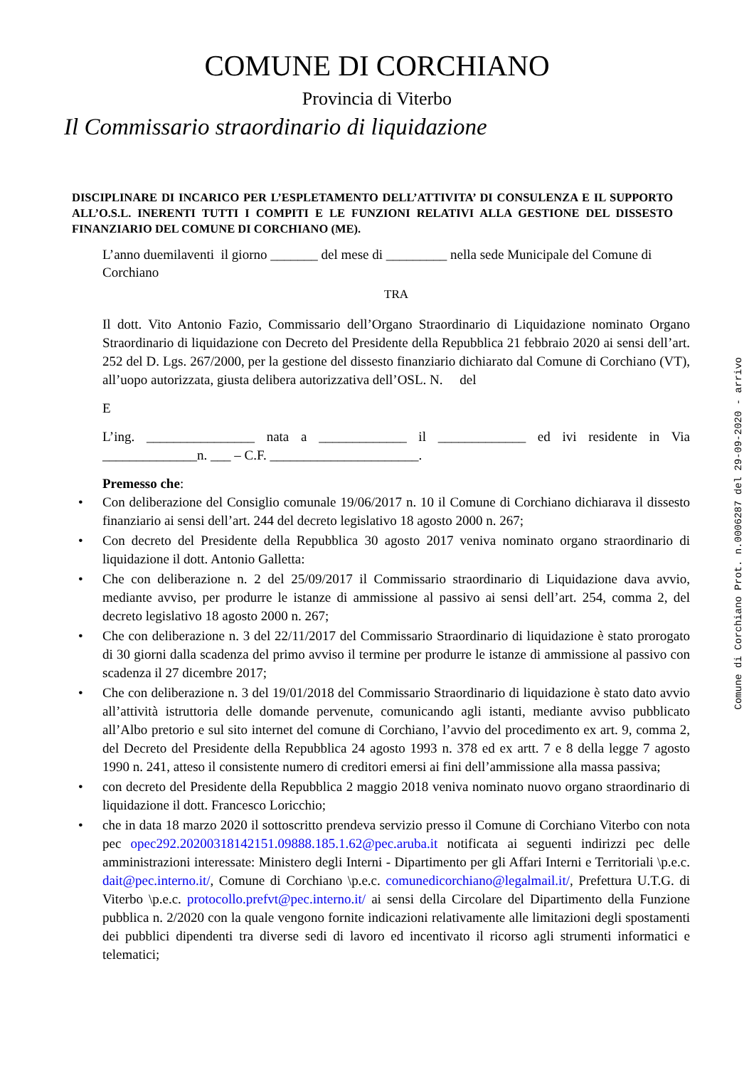COMUNE DI CORCHIANO
Provincia di Viterbo
Il Commissario straordinario di liquidazione
DISCIPLINARE DI INCARICO PER L’ESPLETAMENTO DELL’ATTIVITA’ DI CONSULENZA E IL SUPPORTO ALL’O.S.L. INERENTI TUTTI I COMPITI E LE FUNZIONI RELATIVI ALLA GESTIONE DEL DISSESTO FINANZIARIO DEL COMUNE DI CORCHIANO (ME).
L’anno duemilaventi il giorno _______ del mese di _________ nella sede Municipale del Comune di Corchiano
TRA
Il dott. Vito Antonio Fazio, Commissario dell’Organo Straordinario di Liquidazione nominato Organo Straordinario di liquidazione con Decreto del Presidente della Repubblica 21 febbraio 2020 ai sensi dell’art. 252 del D. Lgs. 267/2000, per la gestione del dissesto finanziario dichiarato dal Comune di Corchiano (VT), all’uopo autorizzata, giusta delibera autorizzativa dell’OSL. N. del
E
L’ing. ________________ nata a _____________ il _____________ ed ivi residente in Via ______________n. ___ – C.F. ______________________.
Premesso che:
• Con deliberazione del Consiglio comunale 19/06/2017 n. 10 il Comune di Corchiano dichiarava il dissesto finanziario ai sensi dell’art. 244 del decreto legislativo 18 agosto 2000 n. 267;
• Con decreto del Presidente della Repubblica 30 agosto 2017 veniva nominato organo straordinario di liquidazione il dott. Antonio Galletta:
• Che con deliberazione n. 2 del 25/09/2017 il Commissario straordinario di Liquidazione dava avvio, mediante avviso, per produrre le istanze di ammissione al passivo ai sensi dell’art. 254, comma 2, del decreto legislativo 18 agosto 2000 n. 267;
• Che con deliberazione n. 3 del 22/11/2017 del Commissario Straordinario di liquidazione è stato prorogato di 30 giorni dalla scadenza del primo avviso il termine per produrre le istanze di ammissione al passivo con scadenza il 27 dicembre 2017;
• Che con deliberazione n. 3 del 19/01/2018 del Commissario Straordinario di liquidazione è stato dato avvio all’attività istruttoria delle domande pervenute, comunicando agli istanti, mediante avviso pubblicato all’Albo pretorio e sul sito internet del comune di Corchiano, l’avvio del procedimento ex art. 9, comma 2, del Decreto del Presidente della Repubblica 24 agosto 1993 n. 378 ed ex artt. 7 e 8 della legge 7 agosto 1990 n. 241, atteso il consistente numero di creditori emersi ai fini dell’ammissione alla massa passiva;
• con decreto del Presidente della Repubblica 2 maggio 2018 veniva nominato nuovo organo straordinario di liquidazione il dott. Francesco Loricchio;
• che in data 18 marzo 2020 il sottoscritto prendeva servizio presso il Comune di Corchiano Viterbo con nota pec opec292.20200318142151.09888.185.1.62@pec.aruba.it notificata ai seguenti indirizzi pec delle amministrazioni interessate: Ministero degli Interni - Dipartimento per gli Affari Interni e Territoriali \p.e.c. dait@pec.interno.it/, Comune di Corchiano \p.e.c. comunedicorchiano@legalmail.it/, Prefettura U.T.G. di Viterbo \p.e.c. protocollo.prefvt@pec.interno.it/ ai sensi della Circolare del Dipartimento della Funzione pubblica n. 2/2020 con la quale vengono fornite indicazioni relativamente alle limitazioni degli spostamenti dei pubblici dipendenti tra diverse sedi di lavoro ed incentivato il ricorso agli strumenti informatici e telematici;
Comune di Corchiano Prot. n.0006287 del 29-09-2020 - arrivo